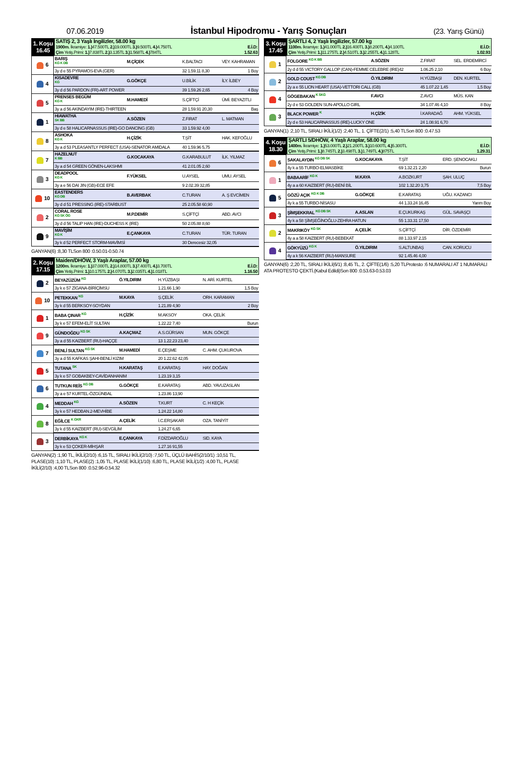07.06.2019 İstanbul Hipodromu - Yarış Sonuçları (23. Yarış Günü)
| 1. Koşu 16.45 | SATIŞ 2, 3 Yaşlı İngilizler, 58.00 kg 1900m. İkramiye: 1.) 47.500TL 2.) 19.000TL 3.) 9.500TL 4.) 4.750TL E.İ.D: Çim Yetiş.Primi: 1.) 7.838TL 2.) 3.135TL 3.) 1.568TL 4.) 784TL 1.52.63 |
| 6 | BARIŞ KG K DB | M.ÇİÇEK | K.BALTACI | VEY. KAHRAMAN |
| | 3y d e 55 PYRAMOS-EVA (GER) | | 32 1.59.11 8,30 | 1 Boy |
| 4 | KISADEVRE KG | G.GÖKÇE | U.BİLİK | İLY. İLBEY |
| | 3y d d 56 PARDON (FR)-ART POWER | | 39 1.59.26 2,65 | 4 Boy |
| 5 | PRENSES BEGÜM KG K | M.HAMEDİ | S.ÇİFTÇİ | ÜMİ. BEYAZITLI |
| | 3y a d 56 AKINDAYIM (IRE)-THIRTEEN | | 28 1.59.91 20,30 | Baş |
| 1 | HIAWATHA SK BB | A.SÖZEN | Z.FIRAT | L. MATMAN |
| | 3y d e 58 HALICARNASSUS (IRE)-GO DANCING (GB) | | 33 1.59.92 4,00 | |
| 8 | ASHOKA KG K | H.ÇİZİK | T.ŞİT | HAK. KEFOĞLU |
| | 3y a d 53 PLEASANTLY PERFECT (USA)-SENATOR AMIDALA | | 40 1.59.96 5,75 | |
| 7 | HAZELNUT K BB | G.KOCAKAYA | G.KARABULUT | İLK. YILMAZ |
| | 3y a d 54 GREEN GÖNEN-LAKSHMI | | 41 2.01.05 2,60 | |
| 3 | DEADPOOL KG K | F.YÜKSEL | U.AYSEL | UMU. AYSEL |
| | 3y a e 56 DAI JIN (GB)-ECE EFE | | 9 2.02.39 32,85 | |
| 10 | EASTENDERS KG DB | B.AVERBAK | C.TURAN | A. Ş EVCİMEN |
| | 3y d d 51 PRESSING (IRE)-STARBUST | | 25 2.05.58 60,90 | |
| 2 | CORAL ROSE KG SK ÖG | M.P.DEMİR | S.ÇİFTÇİ | ABD. AVCI |
| | 3y d d 56 TALIP HAN (IRE)-DUCHESS K (IRE) | | 50 2.05.88 8,60 | |
| 9 | MAVİŞİM KG K | E.ÇANKAYA | C.TURAN | TÜR. TURAN |
| | 3y k d 52 PERFECT STORM-MAVİMSİ | | 30 Derecesiz 32,05 | |
GANYAN(6) :8,30 TLSon 800 :0.50.01-0.50.74
| 2. Koşu 17.15 | Maiden/DHÖW, 3 Yaşlı Araplar, 57.00 kg 1200m. İkramiye: 1.) 37.000TL 2.) 14.800TL 3.) 7.400TL 4.) 3.700TL E.İ.D: Çim Yetiş.Primi: 1.) 10.175TL 2.) 4.070TL 3.) 2.035TL 4.) 1.018TL 1.16.50 |
| 2 | BEYAZÜZÜM KG | Ö.YILDIRIM | H.YÜZBAŞI | N. ARİ. KURTEL |
| | 3y k e 57 ZİGANA-BİRİÇİMSU | | 1.21.66 1,90 | 1,5 Boy |
| 10 | PETEKKAN KG | M.KAYA | Ş.ÇELİK | ORH. KARAMAN |
| | 3y k d 55 BERKSOY-SOYDAN | | 1.21.89 4,90 | 2 Boy |
| 1 | BABA ÇINAR KG | H.ÇİZİK | M.AKSOY | OKA. ÇELİK |
| | 3y k e 57 EFEM-ELİT SULTAN | | 1.22.22 7,40 | Burun |
| 9 | GÜNDOĞDU KG SK | A.KAÇMAZ | A.S.GÜRSAN | MUN. GÖKÇE |
| | 3y a d 55 KAIZBERT (RU)-HAÇÇE | | 13 1.22.23 23,40 | |
| 7 | BENLİ SULTAN KG SK | M.HAMEDİ | E.ÇEŞME | C. AHM. ÇUKUROVA |
| | 3y a d 55 KAFKAS ŞAHI-BENLİ KIZIM | | 20 1.22.62 42,05 | |
| 5 | TUTANA SK | H.KARATAŞ | E.KARATAŞ | HAY. DOĞAN |
| | 3y k e 57 GOBAKBEY-CAVİDANHANIM | | 1.23.19 3,15 | |
| 6 | TUTKUN REİS KG DB | G.GÖKÇE | E.KARATAŞ | ABD. YAVUZASLAN |
| | 3y a e 57 KURTEL-ÖZGÜNBAL | | 1.23.86 13,90 | |
| 4 | MEDDAH KG | A.SÖZEN | T.KURT | C. H KEÇİK |
| | 3y k e 57 HEDBAN.2-MEVHİBE | | 1.24.22 14,80 | |
| 8 | EĞİLCE K GKR | A.ÇELİK | İ.C.ERŞAKAR | OZA. TANİYİT |
| | 3y k d 55 KAIZBERT (RU)-SEVGİLİM | | 1.24.27 6,65 | |
| 3 | DERBİKAYA KG K | E.ÇANKAYA | F.DİZDAROĞLU | SID. KAYA |
| | 3y k e 53 ÇOKER-MİHŞAR | | 1.27.16 91,55 | |
GANYAN(2) :1,90 TL, İKİLİ(2/10) :6,15 TL, SIRALI İKİLİ(2/10) :7,50 TL, ÜÇLÜ BAHİS(2/10/1) :10,51 TL, PLASE(10) :1,10 TL, PLASE(2) :1,05 TL, PLASE İKİLİ(1/10) :6,80 TL, PLASE İKİLİ(1/2) :4,00 TL, PLASE İKİLİ(2/10) :4,00 TLSon 800 :0.52.96-0.54.32
| 3. Koşu 17.45 | ŞARTLI 4, 2 Yaşlı İngilizler, 57.00 kg 1100m. İkramiye: 1.) 41.000TL 2.) 16.400TL 3.) 8.200TL 4.) 4.100TL E.İ.D: Çim Yetiş.Primi: 1.) 11.275TL 2.) 4.510TL 3.) 2.255TL 4.) 1.128TL 1.02.93 |
| 1 | FOLGORE KG K BB | A.SÖZEN | Z.FIRAT | SEL. ERDEMİRCİ |
| | 2y d d 55 VICTORY GALLOP (CAN)-FEMME CELEBRE (IRE)42 | | 1.06.25 2,10 | 6 Boy |
| 2 | GOLD COUST KG DB | Ö.YILDIRIM | H.YÜZBAŞI | DEN. KURTEL |
| | 2y a e 55 LION HEART (USA)-VETTORI CALL (GB) | | 45 1.07.22 1,45 | 1,5 Boy |
| 4 | GÖGEBAKAN K SKG | F.AVCI | Z.AVCI | MÜS. KAN |
| | 2y d e 53 GOLDEN SUN-APOLLO GIRL | | 34 1.07.46 4,10 | 8 Boy |
| 3 | BLACK POWER K | H.ÇİZİK | İ.KARADAĞ | AHM. YÜKSEL |
| | 2y d e 53 HALICARNASSUS (IRE)-LUCKY ONE | | 24 1.08.91 6,70 | |
GANYAN(1) :2,10 TL, SIRALI İKİLİ(1/2) :2,40 TL, 1. ÇİFTE(2/1) :5,40 TLSon 800 :0.47.53
| 4. Koşu 18.30 | ŞARTLI 5/DHÖW, 4 Yaşlı Araplar, 58.00 kg 1400m. İkramiye: 1.) 53.000TL 2.) 21.200TL 3.) 10.600TL 4.) 5.300TL E.İ.D: Çim Yetiş.Primi: 1.) 8.745TL 2.) 3.498TL 3.) 1.749TL 4.) 875TL 1.29.31 |
| 6 | SAKALAYDIN KG DB SK | G.KOCAKAYA | T.ŞİT | ERD. ŞENOCAKLI |
| | 4y k a 55 TURBO-ELMASBİKE | | 69 1.32.21 2,20 | Burun |
| 1 | BABAARİF KG K | M.KAYA | A.BOZKURT | ŞAH. ULUÇ |
| | 4y a a 60 KAIZBERT (RU)-BENİ BİL | | 102 1.32.20 3,75 | 7,5 Boy |
| 5 | GÖZÜ AÇIK KG K DB | G.GÖKÇE | E.KARATAŞ | UĞU. KAZANCI |
| | 4y k a 55 TURBO-NİSASU | | 44 1.33.24 16,45 | Yarım Boy |
| 3 | ŞİMŞEKKRAL KG DB SK | A.ASLAN | E.ÇUKURKAŞ | GÜL. SAVAŞÇI |
| | 4y k a 58 ŞİMŞEĞİNOĞLU-ZEHRA HATUN | | 55 1.33.31 17,50 | |
| 2 | MAKRIKÖY KG SK | A.ÇELİK | S.ÇİFTÇİ | DİR. ÖZDEMİR |
| | 4y a a 58 KAIZBERT (RU)-BEBEKAT | | 88 1.33.97 2,15 | |
| 4 | GÖKYÜZÜ KG K | Ö.YILDIRIM | S.ALTUNBAŞ | CAN. KORUCU |
| | 4y a k 56 KAIZBERT (RU)-MANSURE | | 92 1.45.46 4,00 | |
GANYAN(6) :2,20 TL, SIRALI İKİLİ(6/1) :8,45 TL, 2. ÇİFTE(1/6) :5,20 TLProtesto :6 NUMARALI AT 1 NUMARALI ATA PROTESTO ÇEKTİ.(Kabul Edildi)Son 800 :0.53.63-0.53.03